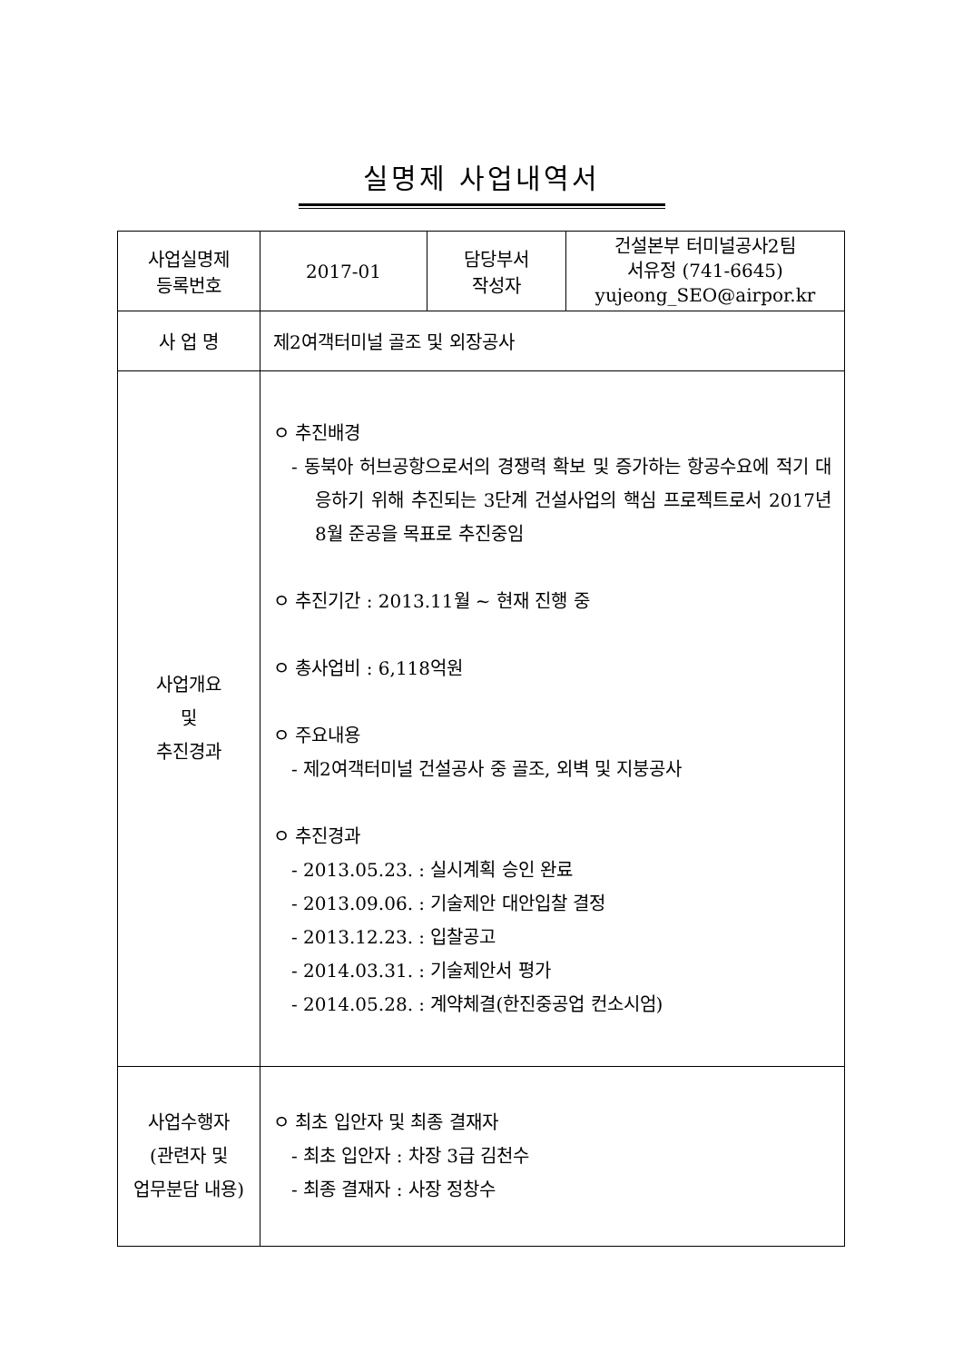실명제 사업내역서
| 사업실명제 등록번호 | 2017-01 | 담당부서 작성자 | 건설본부 터미널공사2팀 서유정 (741-6645) yujeong_SEO@airpor.kr |
| 사 업 명 | 제2여객터미널 골조 및 외장공사 | | |
| 사업개요 및 추진경과 | ㅇ 추진배경 - 동북아 허브공항으로서의 경쟁력 확보 및 증가하는 항공수요에 적기 대응하기 위해 추진되는 3단계 건설사업의 핵심 프로젝트로서 2017년 8월 준공을 목표로 추진중임 ㅇ 추진기간 : 2013.11월 ~ 현재 진행 중 ㅇ 총사업비 : 6,118억원 ㅇ 주요내용 - 제2여객터미널 건설공사 중 골조, 외벽 및 지붕공사 ㅇ 추진경과 - 2013.05.23. : 실시계획 승인 완료 - 2013.09.06. : 기술제안 대안입찰 결정 - 2013.12.23. : 입찰공고 - 2014.03.31. : 기술제안서 평가 - 2014.05.28. : 계약체결(한진중공업 컨소시엄) | | |
| 사업수행자 (관련자 및 업무분담 내용) | ㅇ 최초 입안자 및 최종 결재자 - 최초 입안자 : 차장 3급 김천수 - 최종 결재자 : 사장 정창수 | | |